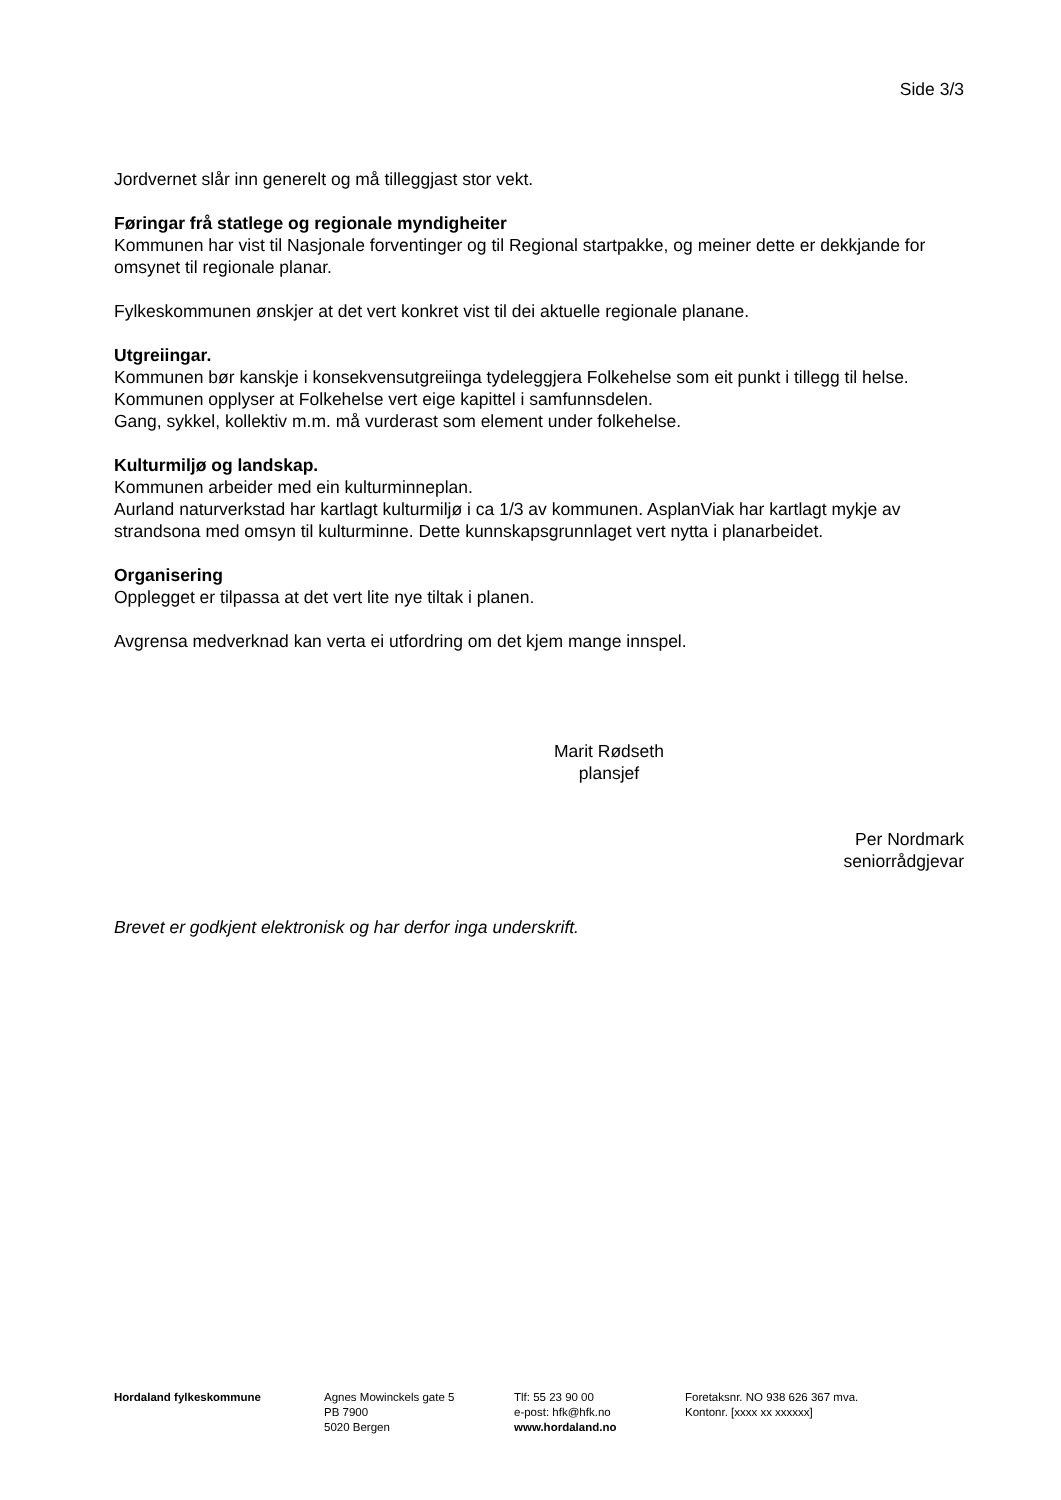Side 3/3
Jordvernet slår inn generelt og må tilleggjast stor vekt.
Føringar frå statlege og regionale myndigheiter
Kommunen har vist til Nasjonale forventinger og til Regional startpakke, og meiner dette er dekkjande for omsynet til regionale planar.
Fylkeskommunen ønskjer at det vert konkret vist til dei aktuelle regionale planane.
Utgreiingar.
Kommunen bør kanskje i konsekvensutgreiinga tydeleggjera Folkehelse som eit punkt i tillegg til helse.
Kommunen opplyser at Folkehelse vert eige kapittel i samfunnsdelen.
Gang, sykkel, kollektiv m.m. må vurderast som element under folkehelse.
Kulturmiljø og landskap.
Kommunen arbeider med ein kulturminneplan.
Aurland naturverkstad har kartlagt kulturmiljø i ca 1/3 av kommunen. AsplanViak har kartlagt mykje av strandsona med omsyn til kulturminne. Dette kunnskapsgrunnlaget vert nytta i planarbeidet.
Organisering
Opplegget er tilpassa at det vert lite nye tiltak i planen.
Avgrensa medverknad kan verta ei utfordring om det kjem mange innspel.
Marit Rødseth
plansjef
Per Nordmark
seniorrådgjevar
Brevet er godkjent elektronisk og har derfor inga underskrift.
Hordaland fylkeskommune Agnes Mowinckels gate 5
PB 7900
5020 Bergen
Tlf: 55 23 90 00
e-post: hfk@hfk.no
www.hordaland.no
Foretaksnr. NO 938 626 367 mva.
Kontonr. [xxxx xx xxxxxx]